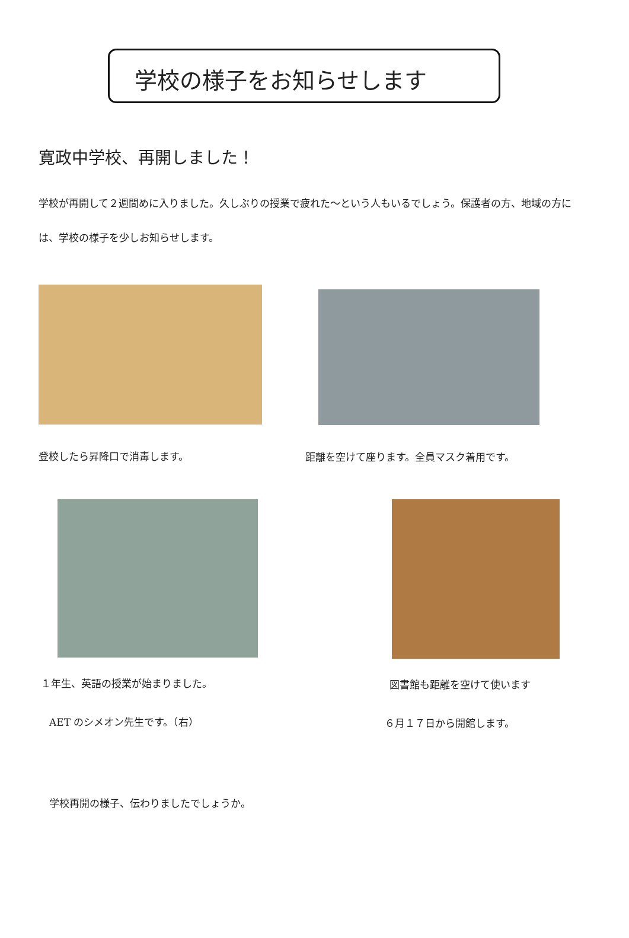学校の様子をお知らせします
寛政中学校、再開しました！
学校が再開して２週間めに入りました。久しぶりの授業で疲れた～という人もいるでしょう。保護者の方、地域の方には、学校の様子を少しお知らせします。
登校したら昇降口で消毒します。 距離を空けて座ります。全員マスク着用です。
１年生、英語の授業が始まりました。
AET のシメオン先生です。（右）
図書館も距離を空けて使います
６月１７日から開館します。
学校再開の様子、伝わりましたでしょうか。